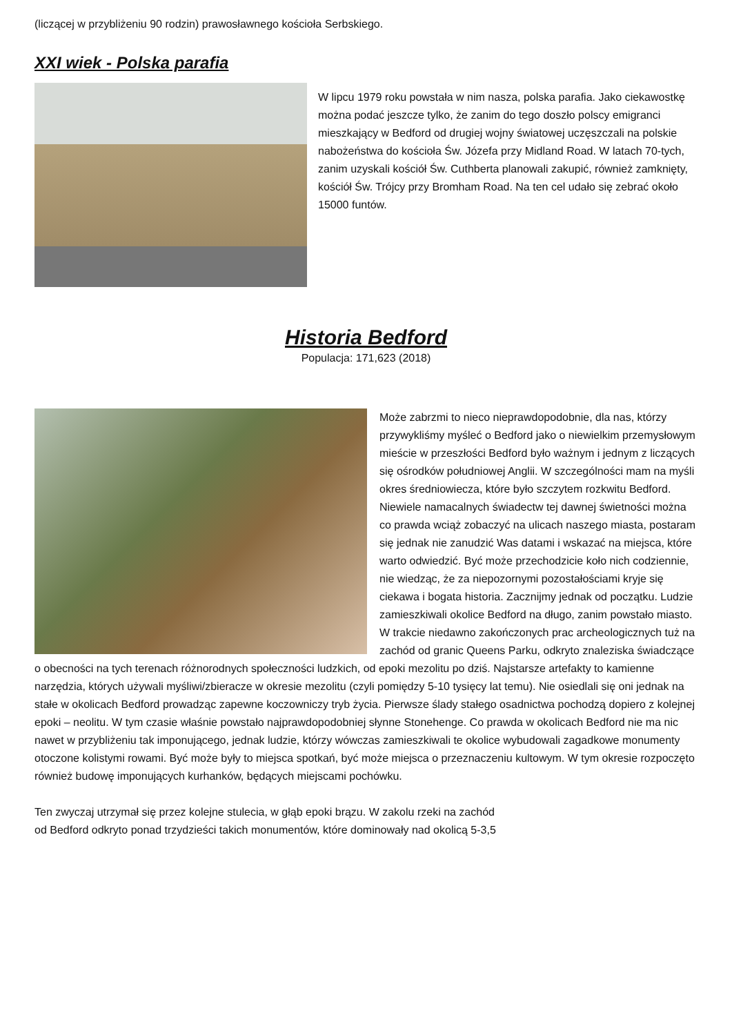(liczącej w przybliżeniu 90 rodzin) prawosławnego kościoła Serbskiego.
XXI wiek - Polska parafia
W lipcu 1979 roku powstała w nim nasza, polska parafia. Jako ciekawostkę można podać jeszcze tylko, że zanim do tego doszło polscy emigranci mieszkający w Bedford od drugiej wojny światowej uczęszczali na polskie nabożeństwa do kościoła Św. Józefa przy Midland Road. W latach 70-tych, zanim uzyskali kościół Św. Cuthberta planowali zakupić, również zamknięty, kościół Św. Trójcy przy Bromham Road. Na ten cel udało się zebrać około 15000 funtów.
Historia Bedford
Populacja: 171,623 (2018)
Może zabrzmi to nieco nieprawdopodobnie, dla nas, którzy przywykliśmy myśleć o Bedford jako o niewielkim przemysłowym mieście w przeszłości Bedford było ważnym i jednym z liczących się ośrodków południowej Anglii. W szczególności mam na myśli okres średniowiecza, które było szczytem rozkwitu Bedford. Niewiele namacalnych świadectw tej dawnej świetności można co prawda wciąż zobaczyć na ulicach naszego miasta, postaram się jednak nie zanudzić Was datami i wskazać na miejsca, które warto odwiedzić. Być może przechodzicie koło nich codziennie, nie wiedząc, że za niepozornymi pozostałościami kryje się ciekawa i bogata historia. Zacznijmy jednak od początku. Ludzie zamieszkiwali okolice Bedford na długo, zanim powstało miasto. W trakcie niedawno zakończonych prac archeologicznych tuż na zachód od granic Queens Parku, odkryto znaleziska świadczące o obecności na tych terenach różnorodnych społeczności ludzkich, od epoki mezolitu po dziś. Najstarsze artefakty to kamienne narzędzia, których używali myśliwi/zbieracze w okresie mezolitu (czyli pomiędzy 5-10 tysięcy lat temu). Nie osiedlali się oni jednak na stałe w okolicach Bedford prowadząc zapewne koczowniczy tryb życia. Pierwsze ślady stałego osadnictwa pochodzą dopiero z kolejnej epoki – neolitu. W tym czasie właśnie powstało najprawdopodobniej słynne Stonehenge. Co prawda w okolicach Bedford nie ma nic nawet w przybliżeniu tak imponującego, jednak ludzie, którzy wówczas zamieszkiwali te okolice wybudowali zagadkowe monumenty otoczone kolistymi rowami. Być może były to miejsca spotkań, być może miejsca o przeznaczeniu kultowym. W tym okresie rozpoczęto również budowę imponujących kurhanków, będących miejscami pochówku.
Ten zwyczaj utrzymał się przez kolejne stulecia, w głąb epoki brązu. W zakolu rzeki na zachód
od Bedford odkryto ponad trzydzieści takich monumentów, które dominowały nad okolicą 5-3,5